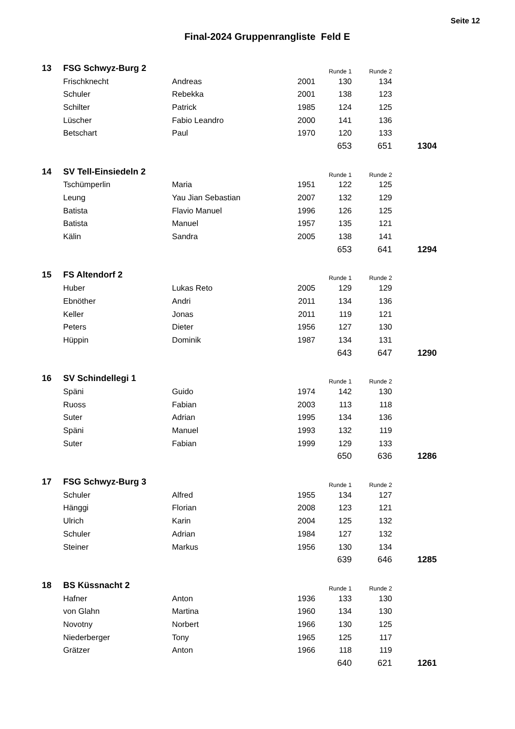Seite 12
Final-2024 Gruppenrangliste Feld E
| 13 | FSG Schwyz-Burg 2 | | | Runde 1 | Runde 2 | |
| | Frischknecht | Andreas | 2001 | 130 | 134 | |
| | Schuler | Rebekka | 2001 | 138 | 123 | |
| | Schilter | Patrick | 1985 | 124 | 125 | |
| | Lüscher | Fabio Leandro | 2000 | 141 | 136 | |
| | Betschart | Paul | 1970 | 120 | 133 | |
| | | | | 653 | 651 | 1304 |
| 14 | SV Tell-Einsiedeln 2 | | | Runde 1 | Runde 2 | |
| | Tschümperlin | Maria | 1951 | 122 | 125 | |
| | Leung | Yau Jian Sebastian | 2007 | 132 | 129 | |
| | Batista | Flavio Manuel | 1996 | 126 | 125 | |
| | Batista | Manuel | 1957 | 135 | 121 | |
| | Kälin | Sandra | 2005 | 138 | 141 | |
| | | | | 653 | 641 | 1294 |
| 15 | FS Altendorf 2 | | | Runde 1 | Runde 2 | |
| | Huber | Lukas Reto | 2005 | 129 | 129 | |
| | Ebnöther | Andri | 2011 | 134 | 136 | |
| | Keller | Jonas | 2011 | 119 | 121 | |
| | Peters | Dieter | 1956 | 127 | 130 | |
| | Hüppin | Dominik | 1987 | 134 | 131 | |
| | | | | 643 | 647 | 1290 |
| 16 | SV Schindellegi 1 | | | Runde 1 | Runde 2 | |
| | Späni | Guido | 1974 | 142 | 130 | |
| | Ruoss | Fabian | 2003 | 113 | 118 | |
| | Suter | Adrian | 1995 | 134 | 136 | |
| | Späni | Manuel | 1993 | 132 | 119 | |
| | Suter | Fabian | 1999 | 129 | 133 | |
| | | | | 650 | 636 | 1286 |
| 17 | FSG Schwyz-Burg 3 | | | Runde 1 | Runde 2 | |
| | Schuler | Alfred | 1955 | 134 | 127 | |
| | Hänggi | Florian | 2008 | 123 | 121 | |
| | Ulrich | Karin | 2004 | 125 | 132 | |
| | Schuler | Adrian | 1984 | 127 | 132 | |
| | Steiner | Markus | 1956 | 130 | 134 | |
| | | | | 639 | 646 | 1285 |
| 18 | BS Küssnacht 2 | | | Runde 1 | Runde 2 | |
| | Hafner | Anton | 1936 | 133 | 130 | |
| | von Glahn | Martina | 1960 | 134 | 130 | |
| | Novotny | Norbert | 1966 | 130 | 125 | |
| | Niederberger | Tony | 1965 | 125 | 117 | |
| | Grätzer | Anton | 1966 | 118 | 119 | |
| | | | | 640 | 621 | 1261 |